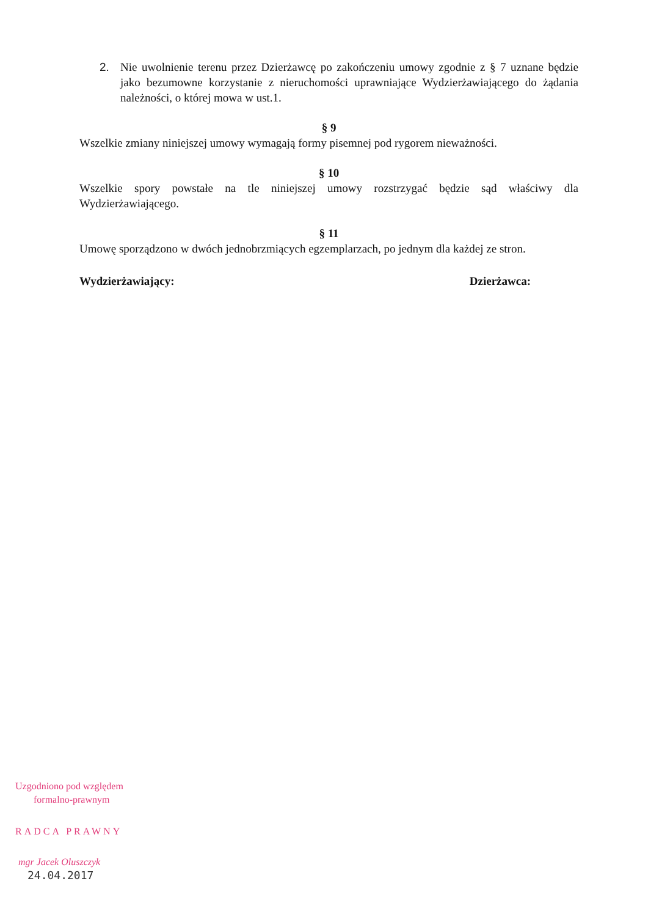2. Nie uwolnienie terenu przez Dzierżawcę po zakończeniu umowy zgodnie z § 7 uznane będzie jako bezumowne korzystanie z nieruchomości uprawniające Wydzierżawiającego do żądania należności, o której mowa w ust.1.
§ 9
Wszelkie zmiany niniejszej umowy wymagają formy pisemnej pod rygorem nieważności.
§ 10
Wszelkie spory powstałe na tle niniejszej umowy rozstrzygać będzie sąd właściwy dla Wydzierżawiającego.
§ 11
Umowę sporządzono w dwóch jednobrzmiących egzemplarzach, po jednym dla każdej ze stron.
Wydzierżawiający: Dzierżawca:
Uzgodniono pod względem
formalno-prawnym
RADCA PRAWNY
mgr Jacek Oluszczyk
24.04.2017